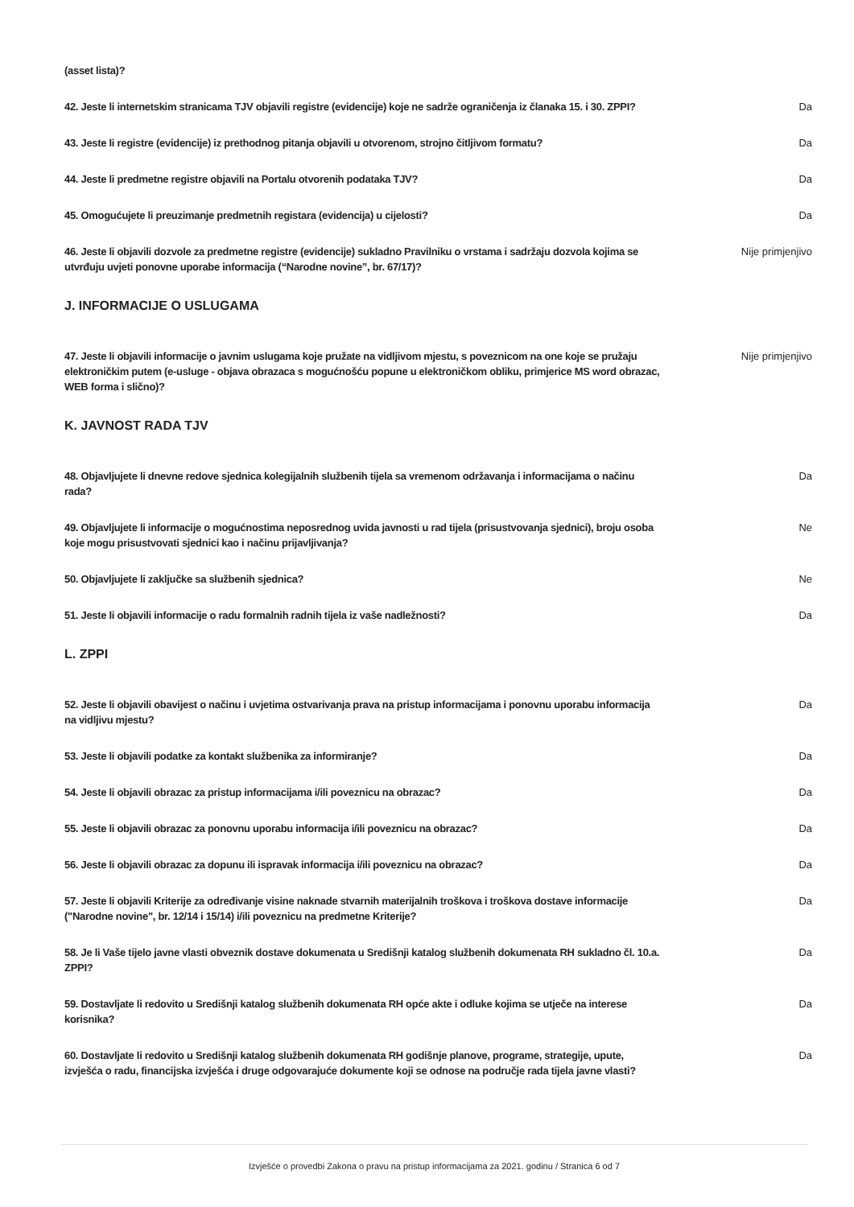| (asset lista)? | |
| 42. Jeste li internetskim stranicama TJV objavili registre (evidencije) koje ne sadrže ograničenja iz članaka 15. i 30. ZPPI? | Da |
| 43. Jeste li registre (evidencije) iz prethodnog pitanja objavili u otvorenom, strojno čitljivom formatu? | Da |
| 44. Jeste li predmetne registre objavili na Portalu otvorenih podataka TJV? | Da |
| 45. Omogućujete li preuzimanje predmetnih registara (evidencija) u cijelosti? | Da |
| 46. Jeste li objavili dozvole za predmetne registre (evidencije) sukladno Pravilniku o vrstama i sadržaju dozvola kojima se utvrđuju uvjeti ponovne uporabe informacija (“Narodne novine”, br. 67/17)? | Nije primjenjivo |
J. INFORMACIJE O USLUGAMA
| 47. Jeste li objavili informacije o javnim uslugama koje pružate na vidljivom mjestu, s poveznicom na one koje se pružaju elektroničkim putem (e-usluge - objava obrazaca s mogućnošću popune u elektroničkom obliku, primjerice MS word obrazac, WEB forma i slično)? | Nije primjenjivo |
K. JAVNOST RADA TJV
| 48. Objavljujete li dnevne redove sjednica kolegijalnih službenih tijela sa vremenom održavanja i informacijama o načinu rada? | Da |
| 49. Objavljujete li informacije o mogućnostima neposrednog uvida javnosti u rad tijela (prisustvovanja sjednici), broju osoba koje mogu prisustvovati sjednici kao i načinu prijavljivanja? | Ne |
| 50. Objavljujete li zaključke sa službenih sjednica? | Ne |
| 51. Jeste li objavili informacije o radu formalnih radnih tijela iz vaše nadležnosti? | Da |
L. ZPPI
| 52. Jeste li objavili obavijest o načinu i uvjetima ostvarivanja prava na pristup informacijama i ponovnu uporabu informacija na vidljivu mjestu? | Da |
| 53. Jeste li objavili podatke za kontakt službenika za informiranje? | Da |
| 54. Jeste li objavili obrazac za pristup informacijama i/ili poveznicu na obrazac? | Da |
| 55. Jeste li objavili obrazac za ponovnu uporabu informacija i/ili poveznicu na obrazac? | Da |
| 56. Jeste li objavili obrazac za dopunu ili ispravak informacija i/ili poveznicu na obrazac? | Da |
| 57. Jeste li objavili Kriterije za određivanje visine naknade stvarnih materijalnih troškova i troškova dostave informacije ("Narodne novine", br. 12/14 i 15/14) i/ili poveznicu na predmetne Kriterije? | Da |
| 58. Je li Vaše tijelo javne vlasti obveznik dostave dokumenata u Središnji katalog službenih dokumenata RH sukladno čl. 10.a. ZPPI? | Da |
| 59. Dostavljate li redovito u Središnji katalog službenih dokumenata RH opće akte i odluke kojima se utječe na interese korisnika? | Da |
| 60. Dostavljate li redovito u Središnji katalog službenih dokumenata RH godišnje planove, programe, strategije, upute, izvješća o radu, financijska izvješća i druge odgovarajuće dokumente koji se odnose na područje rada tijela javne vlasti? | Da |
Izvješće o provedbi Zakona o pravu na pristup informacijama za 2021. godinu / Stranica 6 od 7